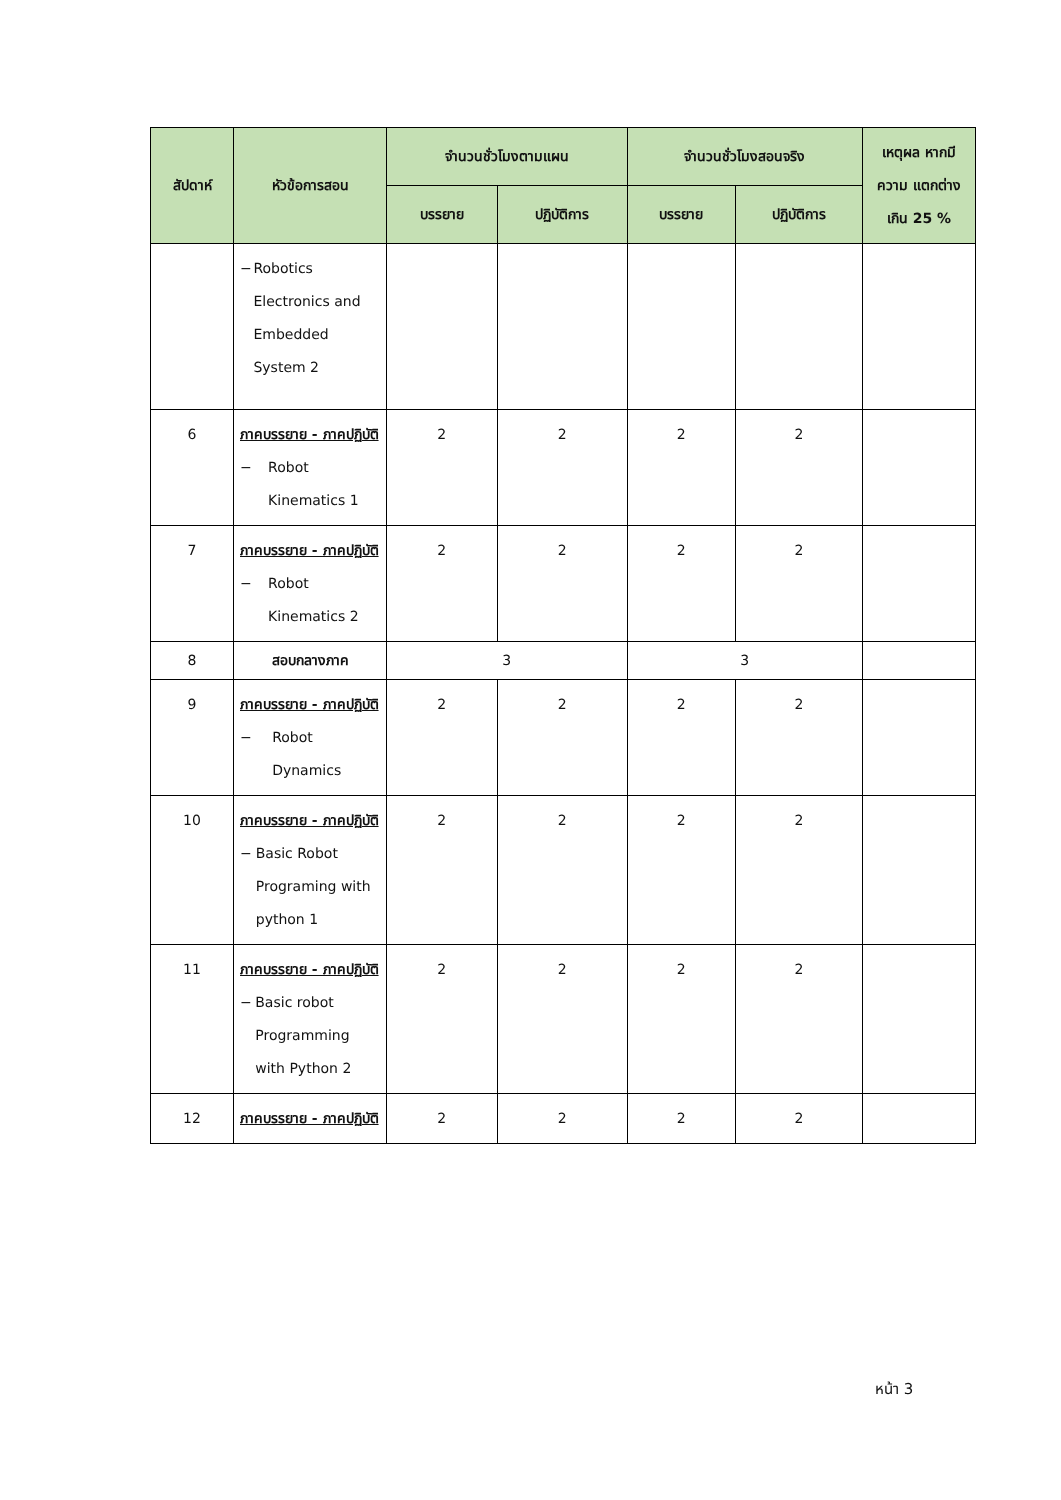| สัปดาห์ | หัวข้อการสอน | จำนวนชั่วโมงตามแผน | | จำนวนชั่วโมงสอนจริง | | เหตุผล หากมีความ แตกต่างเกิน 25 % |
| --- | --- | --- | --- | --- | --- | --- |
| | | บรรยาย | ปฏิบัติการ | บรรยาย | ปฏิบัติการ | |
| | − Robotics Electronics and Embedded System 2 | | | | | |
| 6 | ภาคบรรยาย - ภาคปฏิบัติ − Robot Kinematics 1 | 2 | 2 | 2 | 2 | |
| 7 | ภาคบรรยาย - ภาคปฏิบัติ − Robot Kinematics 2 | 2 | 2 | 2 | 2 | |
| 8 | สอบกลางภาค | 3 | | 3 | | |
| 9 | ภาคบรรยาย - ภาคปฏิบัติ − Robot Dynamics | 2 | 2 | 2 | 2 | |
| 10 | ภาคบรรยาย - ภาคปฏิบัติ − Basic Robot Programing with python 1 | 2 | 2 | 2 | 2 | |
| 11 | ภาคบรรยาย - ภาคปฏิบัติ − Basic robot Programming with Python 2 | 2 | 2 | 2 | 2 | |
| 12 | ภาคบรรยาย - ภาคปฏิบัติ | 2 | 2 | 2 | 2 | |
หน้า 3